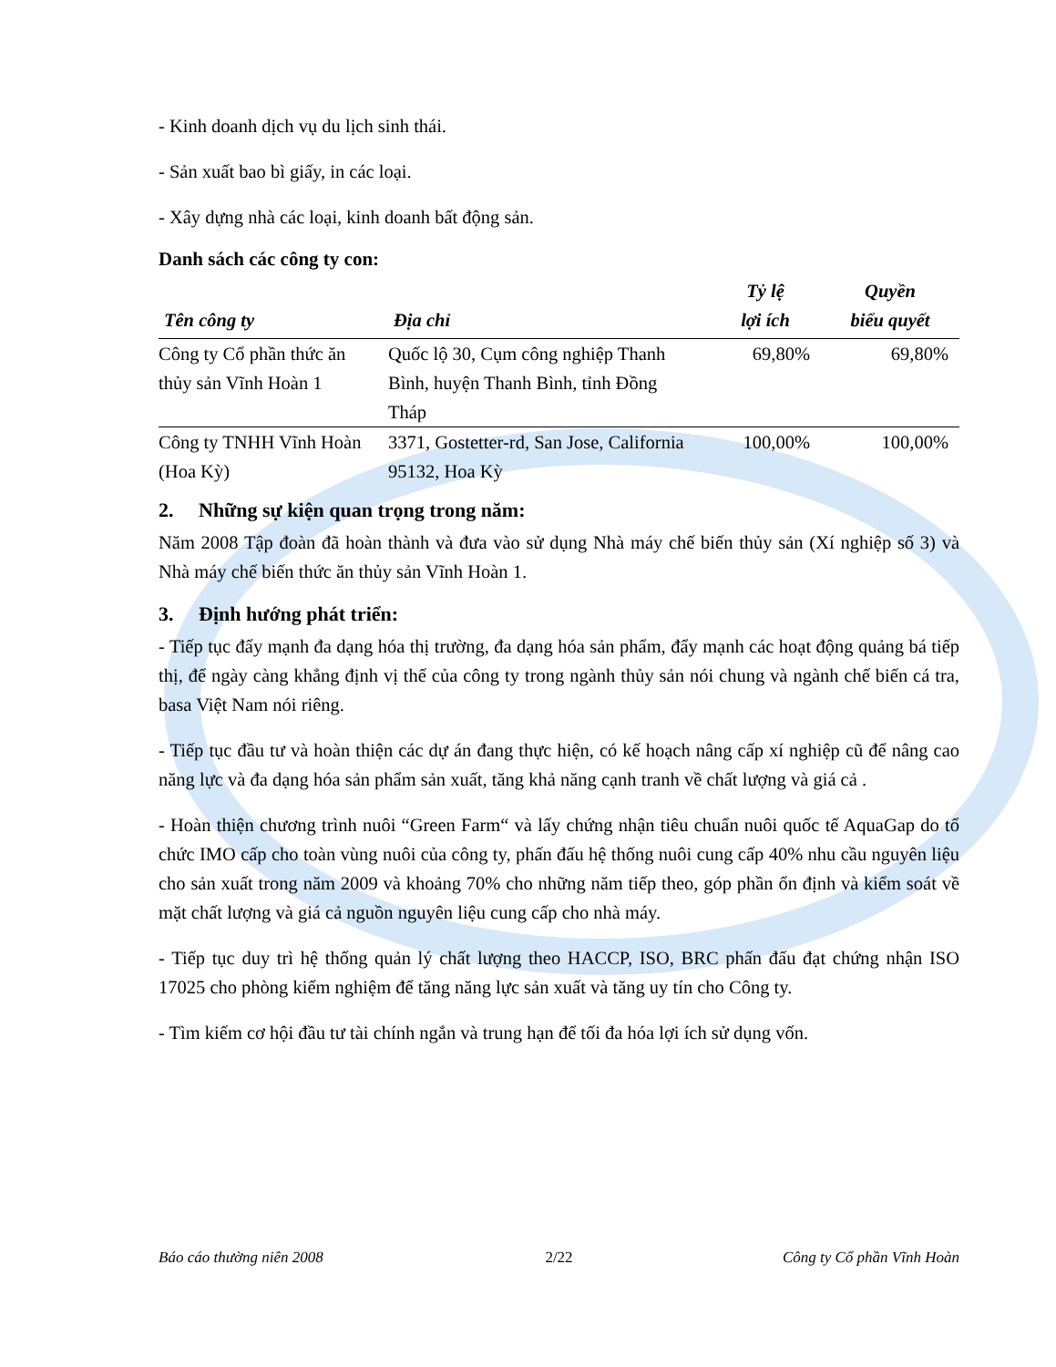- Kinh doanh dịch vụ du lịch sinh thái.
- Sản xuất bao bì giấy, in các loại.
- Xây dựng nhà các loại, kinh doanh bất động sản.
Danh sách các công ty con:
| Tên công ty | Địa chỉ | Tỷ lệ lợi ích | Quyền biểu quyết |
| --- | --- | --- | --- |
| Công ty Cổ phần thức ăn thủy sản Vĩnh Hoàn 1 | Quốc lộ 30, Cụm công nghiệp Thanh Bình, huyện Thanh Bình, tỉnh Đồng Tháp | 69,80% | 69,80% |
| Công ty TNHH Vĩnh Hoàn (Hoa Kỳ) | 3371, Gostetter-rd, San Jose, California 95132, Hoa Kỳ | 100,00% | 100,00% |
2. Những sự kiện quan trọng trong năm:
Năm 2008 Tập đoàn đã hoàn thành và đưa vào sử dụng Nhà máy chế biến thủy sản (Xí nghiệp số 3) và Nhà máy chế biến thức ăn thủy sản Vĩnh Hoàn 1.
3. Định hướng phát triển:
- Tiếp tục đẩy mạnh đa dạng hóa thị trường, đa dạng hóa sản phẩm, đẩy mạnh các hoạt động quảng bá tiếp thị, để ngày càng khẳng định vị thế của công ty trong ngành thủy sản nói chung và ngành chế biến cá tra, basa Việt Nam nói riêng.
- Tiếp tục đầu tư và hoàn thiện các dự án đang thực hiện, có kế hoạch nâng cấp xí nghiệp cũ để nâng cao năng lực và đa dạng hóa sản phẩm sản xuất, tăng khả năng cạnh tranh về chất lượng và giá cả .
- Hoàn thiện chương trình nuôi “Green Farm“ và lấy chứng nhận tiêu chuẩn nuôi quốc tế AquaGap do tổ chức IMO cấp cho toàn vùng nuôi của công ty, phấn đấu hệ thống nuôi cung cấp 40% nhu cầu nguyên liệu cho sản xuất trong năm 2009 và khoảng 70% cho những năm tiếp theo, góp phần ổn định và kiểm soát về mặt chất lượng và giá cả nguồn nguyên liệu cung cấp cho nhà máy.
- Tiếp tục duy trì hệ thống quản lý chất lượng theo HACCP, ISO, BRC phấn đấu đạt chứng nhận ISO 17025 cho phòng kiểm nghiệm để tăng năng lực sản xuất và tăng uy tín cho Công ty.
- Tìm kiếm cơ hội đầu tư tài chính ngắn và trung hạn để tối đa hóa lợi ích sử dụng vốn.
Báo cáo thường niên 2008 2/22 Công ty Cổ phần Vĩnh Hoàn